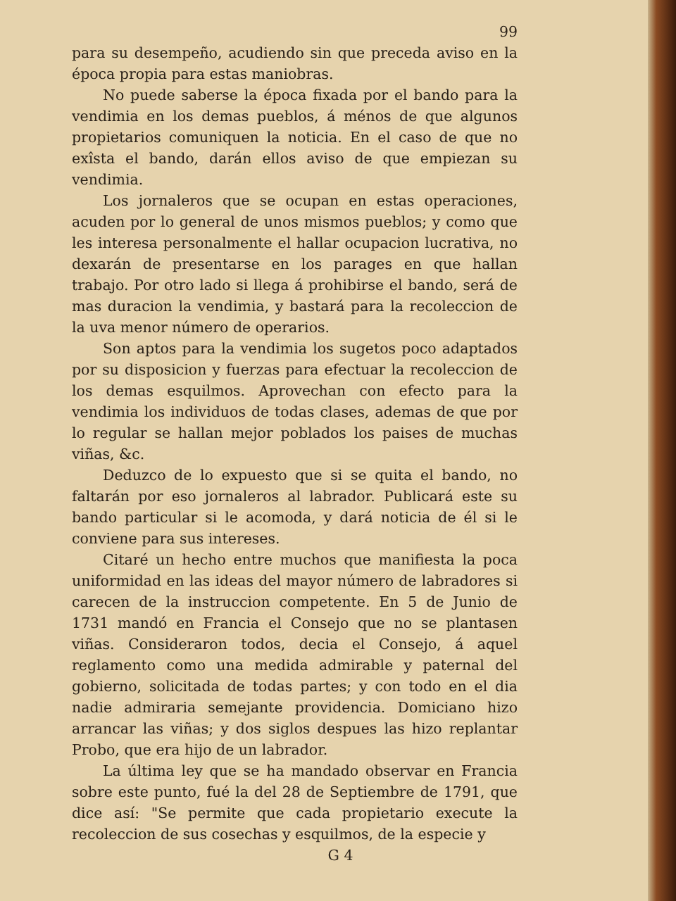99
para su desempeño, acudiendo sin que preceda aviso en la época propia para estas maniobras.
No puede saberse la época fixada por el bando para la vendimia en los demas pueblos, á ménos de que algunos propietarios comuniquen la noticia. En el caso de que no exîsta el bando, darán ellos aviso de que empiezan su vendimia.
Los jornaleros que se ocupan en estas operaciones, acuden por lo general de unos mismos pueblos; y como que les interesa personalmente el hallar ocupacion lucrativa, no dexarán de presentarse en los parages en que hallan trabajo. Por otro lado si llega á prohibirse el bando, será de mas duracion la vendimia, y bastará para la recoleccion de la uva menor número de operarios.
Son aptos para la vendimia los sugetos poco adaptados por su disposicion y fuerzas para efectuar la recoleccion de los demas esquilmos. Aprovechan con efecto para la vendimia los individuos de todas clases, ademas de que por lo regular se hallan mejor poblados los paises de muchas viñas, &c.
Deduzco de lo expuesto que si se quita el bando, no faltarán por eso jornaleros al labrador. Publicará este su bando particular si le acomoda, y dará noticia de él si le conviene para sus intereses.
Citaré un hecho entre muchos que manifiesta la poca uniformidad en las ideas del mayor número de labradores si carecen de la instruccion competente. En 5 de Junio de 1731 mandó en Francia el Consejo que no se plantasen viñas. Consideraron todos, decia el Consejo, á aquel reglamento como una medida admirable y paternal del gobierno, solicitada de todas partes; y con todo en el dia nadie admiraria semejante providencia. Domiciano hizo arrancar las viñas; y dos siglos despues las hizo replantar Probo, que era hijo de un labrador.
La última ley que se ha mandado observar en Francia sobre este punto, fué la del 28 de Septiembre de 1791, que dice así: "Se permite que cada propietario execute la recoleccion de sus cosechas y esquilmos, de la especie y
G 4